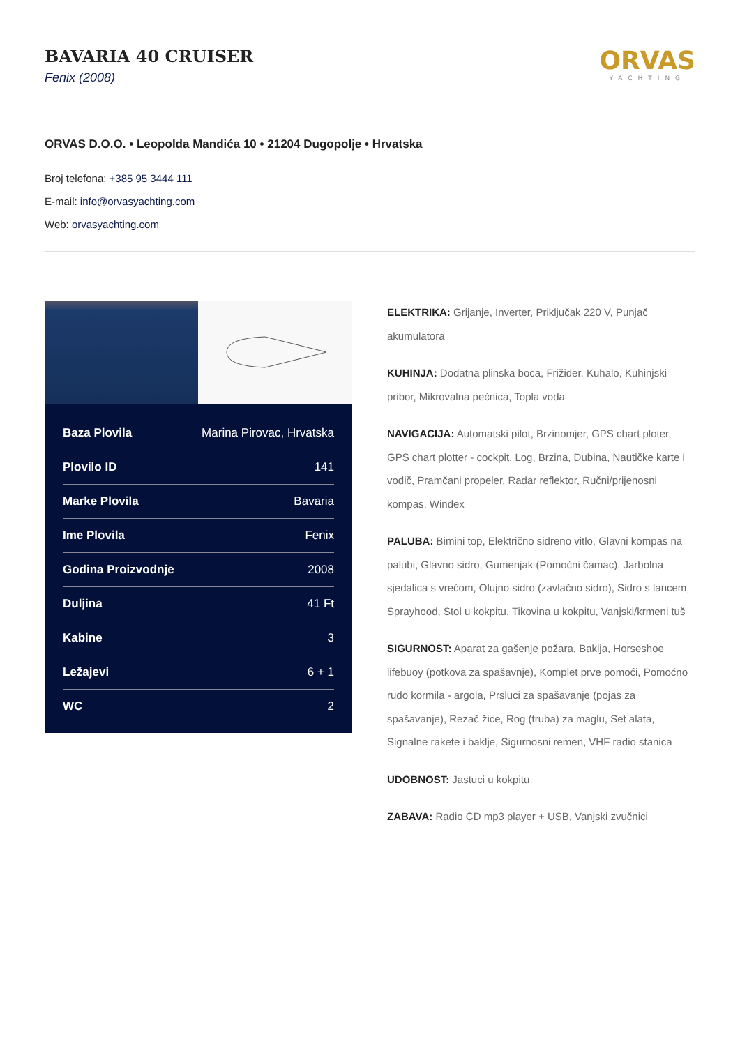BAVARIA 40 CRUISER
Fenix (2008)
ORVAS
YACHTING
ORVAS D.O.O. • Leopolda Mandića 10 • 21204 Dugopolje • Hrvatska
Broj telefona: +385 95 3444 111
E-mail: info@orvasyachting.com
Web: orvasyachting.com
| Baza Plovila | Marina Pirovac, Hrvatska |
| Plovilo ID | 141 |
| Marke Plovila | Bavaria |
| Ime Plovila | Fenix |
| Godina Proizvodnje | 2008 |
| Duljina | 41 Ft |
| Kabine | 3 |
| Ležajevi | 6 + 1 |
| WC | 2 |
ELEKTRIKA: Grijanje, Inverter, Priključak 220 V, Punjač akumulatora
KUHINJA: Dodatna plinska boca, Frižider, Kuhalo, Kuhinjski pribor, Mikrovalna pećnica, Topla voda
NAVIGACIJA: Automatski pilot, Brzinomjer, GPS chart ploter, GPS chart plotter - cockpit, Log, Brzina, Dubina, Nautičke karte i vodič, Pramčani propeler, Radar reflektor, Ručni/prijenosni kompas, Windex
PALUBA: Bimini top, Električno sidreno vitlo, Glavni kompas na palubi, Glavno sidro, Gumenjak (Pomoćni čamac), Jarbolna sjedalica s vrećom, Olujno sidro (zavlačno sidro), Sidro s lancem, Sprayhood, Stol u kokpitu, Tikovina u kokpitu, Vanjski/krmeni tuš
SIGURNOST: Aparat za gašenje požara, Baklja, Horseshoe lifebuoy (potkova za spašavnje), Komplet prve pomoći, Pomoćno rudo kormila - argola, Prsluci za spašavanje (pojas za spašavanje), Rezač žice, Rog (truba) za maglu, Set alata, Signalne rakete i baklje, Sigurnosni remen, VHF radio stanica
UDOBNOST: Jastuci u kokpitu
ZABAVA: Radio CD mp3 player + USB, Vanjski zvučnici